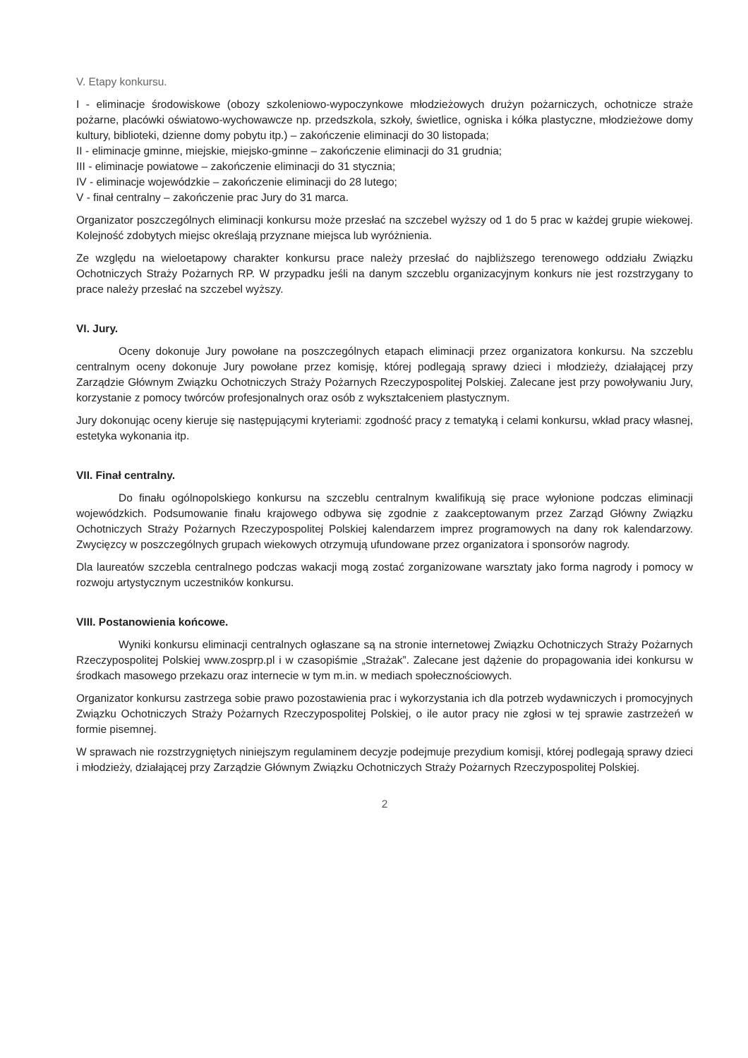V. Etapy konkursu.
I - eliminacje środowiskowe (obozy szkoleniowo-wypoczynkowe młodzieżowych drużyn pożarniczych, ochotnicze straże pożarne, placówki oświatowo-wychowawcze np. przedszkola, szkoły, świetlice, ogniska i kółka plastyczne, młodzieżowe domy kultury, biblioteki, dzienne domy pobytu itp.) – zakończenie eliminacji do 30 listopada;
II - eliminacje gminne, miejskie, miejsko-gminne – zakończenie eliminacji do 31 grudnia;
III - eliminacje powiatowe – zakończenie eliminacji do 31 stycznia;
IV - eliminacje wojewódzkie – zakończenie eliminacji do 28 lutego;
V - finał centralny – zakończenie prac Jury do 31 marca.
Organizator poszczególnych eliminacji konkursu może przesłać na szczebel wyższy od 1 do 5 prac w każdej grupie wiekowej. Kolejność zdobytych miejsc określają przyznane miejsca lub wyróżnienia.
Ze względu na wieloetapowy charakter konkursu prace należy przesłać do najbliższego terenowego oddziału Związku Ochotniczych Straży Pożarnych RP. W przypadku jeśli na danym szczeblu organizacyjnym konkurs nie jest rozstrzygany to prace należy przesłać na szczebel wyższy.
VI. Jury.
Oceny dokonuje Jury powołane na poszczególnych etapach eliminacji przez organizatora konkursu. Na szczeblu centralnym oceny dokonuje Jury powołane przez komisję, której podlegają sprawy dzieci i młodzieży, działającej przy Zarządzie Głównym Związku Ochotniczych Straży Pożarnych Rzeczypospolitej Polskiej. Zalecane jest przy powoływaniu Jury, korzystanie z pomocy twórców profesjonalnych oraz osób z wykształceniem plastycznym.
Jury dokonując oceny kieruje się następującymi kryteriami: zgodność pracy z tematyką i celami konkursu, wkład pracy własnej, estetyka wykonania itp.
VII. Finał centralny.
Do finału ogólnopolskiego konkursu na szczeblu centralnym kwalifikują się prace wyłonione podczas eliminacji wojewódzkich. Podsumowanie finału krajowego odbywa się zgodnie z zaakceptowanym przez Zarząd Główny Związku Ochotniczych Straży Pożarnych Rzeczypospolitej Polskiej kalendarzem imprez programowych na dany rok kalendarzowy. Zwycięzcy w poszczególnych grupach wiekowych otrzymują ufundowane przez organizatora i sponsorów nagrody.
Dla laureatów szczebla centralnego podczas wakacji mogą zostać zorganizowane warsztaty jako forma nagrody i pomocy w rozwoju artystycznym uczestników konkursu.
VIII. Postanowienia końcowe.
Wyniki konkursu eliminacji centralnych ogłaszane są na stronie internetowej Związku Ochotniczych Straży Pożarnych Rzeczypospolitej Polskiej www.zosprp.pl i w czasopiśmie „Strażak”. Zalecane jest dążenie do propagowania idei konkursu w środkach masowego przekazu oraz internecie w tym m.in. w mediach społecznościowych.
Organizator konkursu zastrzega sobie prawo pozostawienia prac i wykorzystania ich dla potrzeb wydawniczych i promocyjnych Związku Ochotniczych Straży Pożarnych Rzeczypospolitej Polskiej, o ile autor pracy nie zgłosi w tej sprawie zastrzeżeń w formie pisemnej.
W sprawach nie rozstrzygniętych niniejszym regulaminem decyzje podejmuje prezydium komisji, której podlegają sprawy dzieci i młodzieży, działającej przy Zarządzie Głównym Związku Ochotniczych Straży Pożarnych Rzeczypospolitej Polskiej.
2